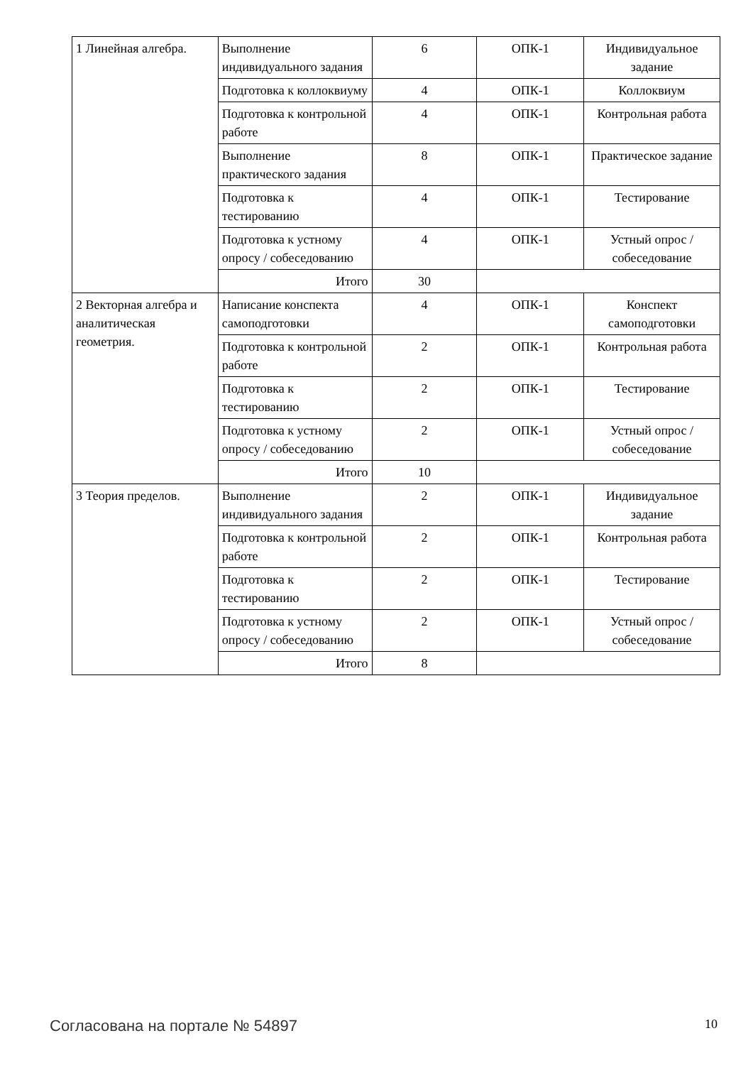| 1 Линейная алгебра. | Выполнение индивидуального задания | 6 | ОПК-1 | Индивидуальное задание |
| | Подготовка к коллоквиуму | 4 | ОПК-1 | Коллоквиум |
| | Подготовка к контрольной работе | 4 | ОПК-1 | Контрольная работа |
| | Выполнение практического задания | 8 | ОПК-1 | Практическое задание |
| | Подготовка к тестированию | 4 | ОПК-1 | Тестирование |
| | Подготовка к устному опросу / собеседованию | 4 | ОПК-1 | Устный опрос / собеседование |
| | Итого | 30 | | |
| 2 Векторная алгебра и аналитическая геометрия. | Написание конспекта самоподготовки | 4 | ОПК-1 | Конспект самоподготовки |
| | Подготовка к контрольной работе | 2 | ОПК-1 | Контрольная работа |
| | Подготовка к тестированию | 2 | ОПК-1 | Тестирование |
| | Подготовка к устному опросу / собеседованию | 2 | ОПК-1 | Устный опрос / собеседование |
| | Итого | 10 | | |
| 3 Теория пределов. | Выполнение индивидуального задания | 2 | ОПК-1 | Индивидуальное задание |
| | Подготовка к контрольной работе | 2 | ОПК-1 | Контрольная работа |
| | Подготовка к тестированию | 2 | ОПК-1 | Тестирование |
| | Подготовка к устному опросу / собеседованию | 2 | ОПК-1 | Устный опрос / собеседование |
| | Итого | 8 | | |
Согласована на портале № 54897 10